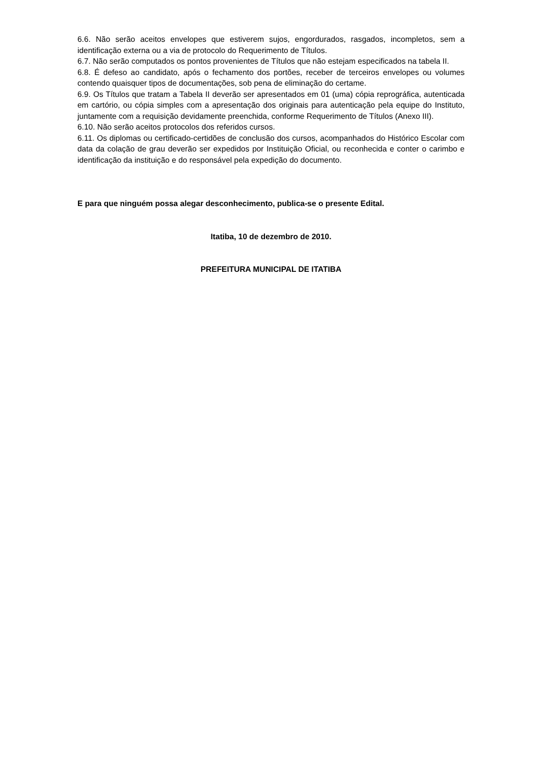6.6. Não serão aceitos envelopes que estiverem sujos, engordurados, rasgados, incompletos, sem a identificação externa ou a via de protocolo do Requerimento de Títulos.
6.7. Não serão computados os pontos provenientes de Títulos que não estejam especificados na tabela II.
6.8. É defeso ao candidato, após o fechamento dos portões, receber de terceiros envelopes ou volumes contendo quaisquer tipos de documentações, sob pena de eliminação do certame.
6.9. Os Títulos que tratam a Tabela II deverão ser apresentados em 01 (uma) cópia reprográfica, autenticada em cartório, ou cópia simples com a apresentação dos originais para autenticação pela equipe do Instituto, juntamente com a requisição devidamente preenchida, conforme Requerimento de Títulos (Anexo III).
6.10. Não serão aceitos protocolos dos referidos cursos.
6.11. Os diplomas ou certificado-certidões de conclusão dos cursos, acompanhados do Histórico Escolar com data da colação de grau deverão ser expedidos por Instituição Oficial, ou reconhecida e conter o carimbo e identificação da instituição e do responsável pela expedição do documento.
E para que ninguém possa alegar desconhecimento, publica-se o presente Edital.
Itatiba, 10 de dezembro de 2010.
PREFEITURA MUNICIPAL DE ITATIBA